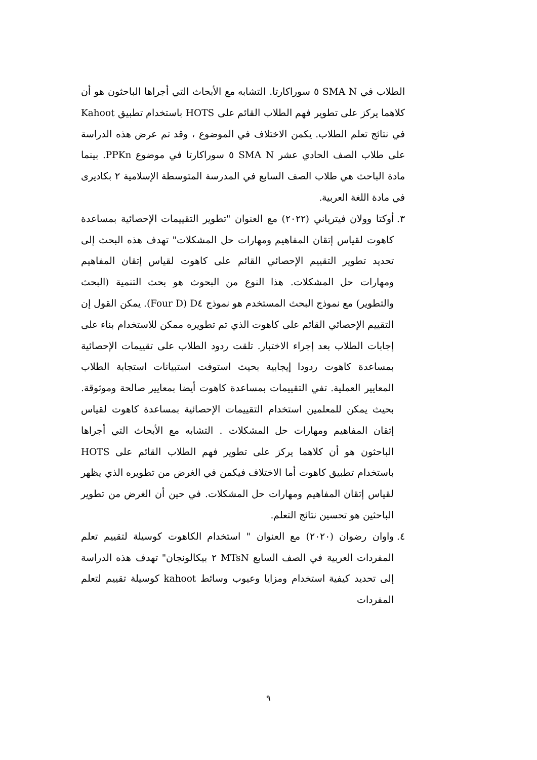الطلاب في SMA N ٥ سوراكارتا. التشابه مع الأبحاث التي أجراها الباحثون هو أن كلاهما يركز على تطوير فهم الطلاب القائم على HOTS باستخدام تطبيق Kahoot في نتائج تعلم الطلاب. يكمن الاختلاف في الموضوع ، وقد تم عرض هذه الدراسة على طلاب الصف الحادي عشر SMA N ٥ سوراكارتا في موضوع PPKn. بينما مادة الباحث هي طلاب الصف السابع في المدرسة المتوسطة الإسلامية ٢ بكاديرى في مادة اللغة العربية.
٣.
أوكتا وولان فيترياني (٢٠٢٢) مع العنوان "تطوير التقييمات الإحصائية بمساعدة كاهوت لقياس إتقان المفاهيم ومهارات حل المشكلات" تهدف هذه البحث إلى تحديد تطوير التقييم الإحصائي القائم على كاهوت لقياس إتقان المفاهيم ومهارات حل المشكلات. هذا النوع من البحوث هو بحث التنمية (البحث والتطوير) مع نموذج البحث المستخدم هو نموذج D٤ (Four D). يمكن القول إن التقييم الإحصائي القائم على كاهوت الذي تم تطويره ممكن للاستخدام بناء على إجابات الطلاب بعد إجراء الاختبار. تلقت ردود الطلاب على تقييمات الإحصائية بمساعدة كاهوت ردودا إيجابية بحيث استوفت استبيانات استجابة الطلاب المعايير العملية. تفي التقييمات بمساعدة كاهوت أيضا بمعايير صالحة وموثوقة. بحيث يمكن للمعلمين استخدام التقييمات الإحصائية بمساعدة كاهوت لقياس إتقان المفاهيم ومهارات حل المشكلات . التشابه مع الأبحاث التي أجراها الباحثون هو أن كلاهما يركز على تطوير فهم الطلاب القائم على HOTS باستخدام تطبيق كاهوت أما الاختلاف فيكمن في الغرض من تطويره الذي يظهر لقياس إتقان المفاهيم ومهارات حل المشكلات. في حين أن الغرض من تطوير الباحثين هو تحسين نتائج التعلم.
٤.
واوان رضوان (٢٠٢٠) مع العنوان " استخدام الكاهوت كوسيلة لتقييم تعلم المفردات العربية في الصف السابع MTsN ٢ بيكالونجان" تهدف هذه الدراسة إلى تحديد كيفية استخدام ومزايا وعيوب وسائط kahoot كوسيلة تقييم لتعلم المفردات
٩